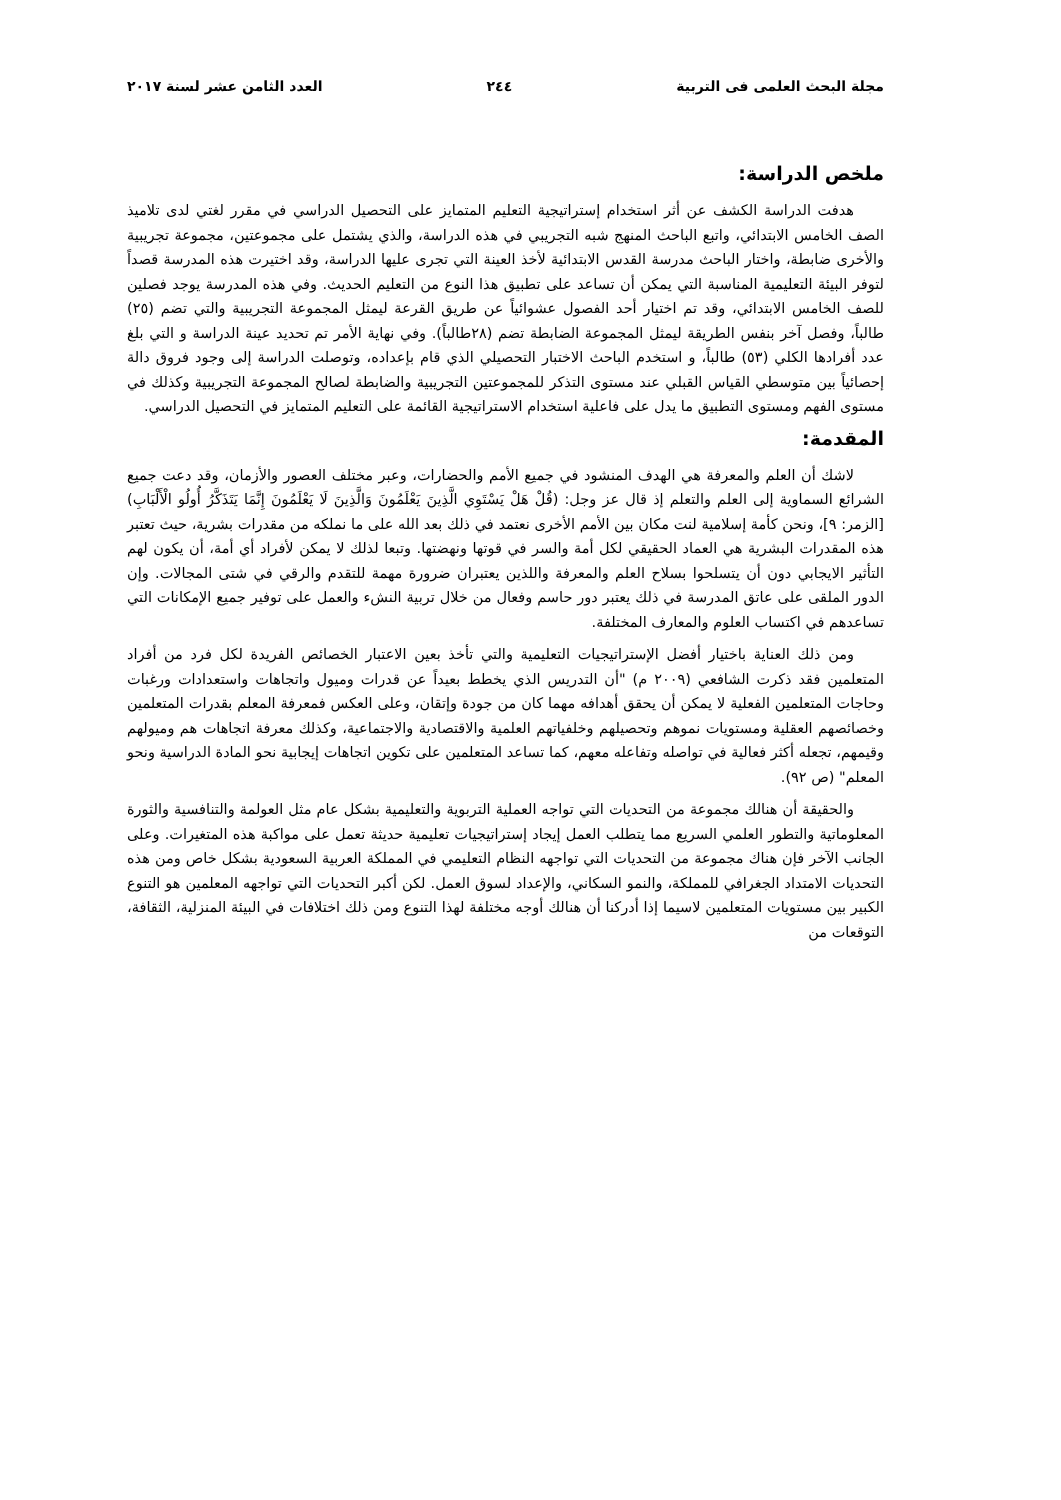مجلة البحث العلمى فى التربية ٢٤٤ العدد الثامن عشر لسنة ٢٠١٧
ملخص الدراسة:
هدفت الدراسة الكشف عن أثر استخدام إستراتيجية التعليم المتمايز على التحصيل الدراسي في مقرر لغتي لدى تلاميذ الصف الخامس الابتدائي، واتبع الباحث المنهج شبه التجريبي في هذه الدراسة، والذي يشتمل على مجموعتين، مجموعة تجريبية والأخرى ضابطة، واختار الباحث مدرسة القدس الابتدائية لأخذ العينة التي تجرى عليها الدراسة، وقد اختيرت هذه المدرسة قصداً لتوفر البيئة التعليمية المناسبة التي يمكن أن تساعد على تطبيق هذا النوع من التعليم الحديث. وفي هذه المدرسة يوجد فصلين للصف الخامس الابتدائي، وقد تم اختيار أحد الفصول عشوائياً عن طريق القرعة ليمثل المجموعة التجريبية والتي تضم (٢٥) طالباً، وفصل آخر بنفس الطريقة ليمثل المجموعة الضابطة تضم (٢٨طالباً). وفي نهاية الأمر تم تحديد عينة الدراسة و التي بلغ عدد أفرادها الكلي (٥٣) طالباً، و استخدم الباحث الاختبار التحصيلي الذي قام بإعداده، وتوصلت الدراسة إلى وجود فروق دالة إحصائياً بين متوسطي القياس القبلي عند مستوى التذكر للمجموعتين التجريبية والضابطة لصالح المجموعة التجريبية وكذلك في مستوى الفهم ومستوى التطبيق ما يدل على فاعلية استخدام الاستراتيجية القائمة على التعليم المتمايز في التحصيل الدراسي.
المقدمة:
لاشك أن العلم والمعرفة هي الهدف المنشود في جميع الأمم والحضارات، وعبر مختلف العصور والأزمان، وقد دعت جميع الشرائع السماوية إلى العلم والتعلم إذ قال عز وجل: (قُلْ هَلْ يَسْتَوِي الَّذِينَ يَعْلَمُونَ وَالَّذِينَ لَا يَعْلَمُونَ إِنَّمَا يَتَذَكَّرُ أُولُو الْأَلْبَابِ) [الزمر: ٩]، ونحن كأمة إسلامية لنت مكان بين الأمم الأخرى نعتمد في ذلك بعد الله على ما نملكه من مقدرات بشرية، حيث تعتبر هذه المقدرات البشرية هي العماد الحقيقي لكل أمة والسر في قوتها ونهضتها. وتبعا لذلك لا يمكن لأفراد أي أمة، أن يكون لهم التأثير الايجابي دون أن يتسلحوا بسلاح العلم والمعرفة واللذين يعتبران ضرورة مهمة للتقدم والرقي في شتى المجالات. وإن الدور الملقى على عاتق المدرسة في ذلك يعتبر دور حاسم وفعال من خلال تربية النشء والعمل على توفير جميع الإمكانات التي تساعدهم في اكتساب العلوم والمعارف المختلفة.
ومن ذلك العناية باختيار أفضل الإستراتيجيات التعليمية والتي تأخذ بعين الاعتبار الخصائص الفريدة لكل فرد من أفراد المتعلمين فقد ذكرت الشافعي (٢٠٠٩ م) "أن التدريس الذي يخطط بعيداً عن قدرات وميول واتجاهات واستعدادات ورغبات وحاجات المتعلمين الفعلية لا يمكن أن يحقق أهدافه مهما كان من جودة وإتقان، وعلى العكس فمعرفة المعلم بقدرات المتعلمين وخصائصهم العقلية ومستويات نموهم وتحصيلهم وخلفياتهم العلمية والاقتصادية والاجتماعية، وكذلك معرفة اتجاهات هم وميولهم وقيمهم، تجعله أكثر فعالية في تواصله وتفاعله معهم، كما تساعد المتعلمين على تكوين اتجاهات إيجابية نحو المادة الدراسية ونحو المعلم" (ص ٩٢).
والحقيقة أن هنالك مجموعة من التحديات التي تواجه العملية التربوية والتعليمية بشكل عام مثل العولمة والتنافسية والثورة المعلوماتية والتطور العلمي السريع مما يتطلب العمل إيجاد إستراتيجيات تعليمية حديثة تعمل على مواكبة هذه المتغيرات. وعلى الجانب الآخر فإن هناك مجموعة من التحديات التي تواجهه النظام التعليمي في المملكة العربية السعودية بشكل خاص ومن هذه التحديات الامتداد الجغرافي للمملكة، والنمو السكاني، والإعداد لسوق العمل. لكن أكبر التحديات التي تواجهه المعلمين هو التنوع الكبير بين مستويات المتعلمين لاسيما إذا أدركنا أن هنالك أوجه مختلفة لهذا التنوع ومن ذلك اختلافات في البيئة المنزلية، الثقافة، التوقعات من